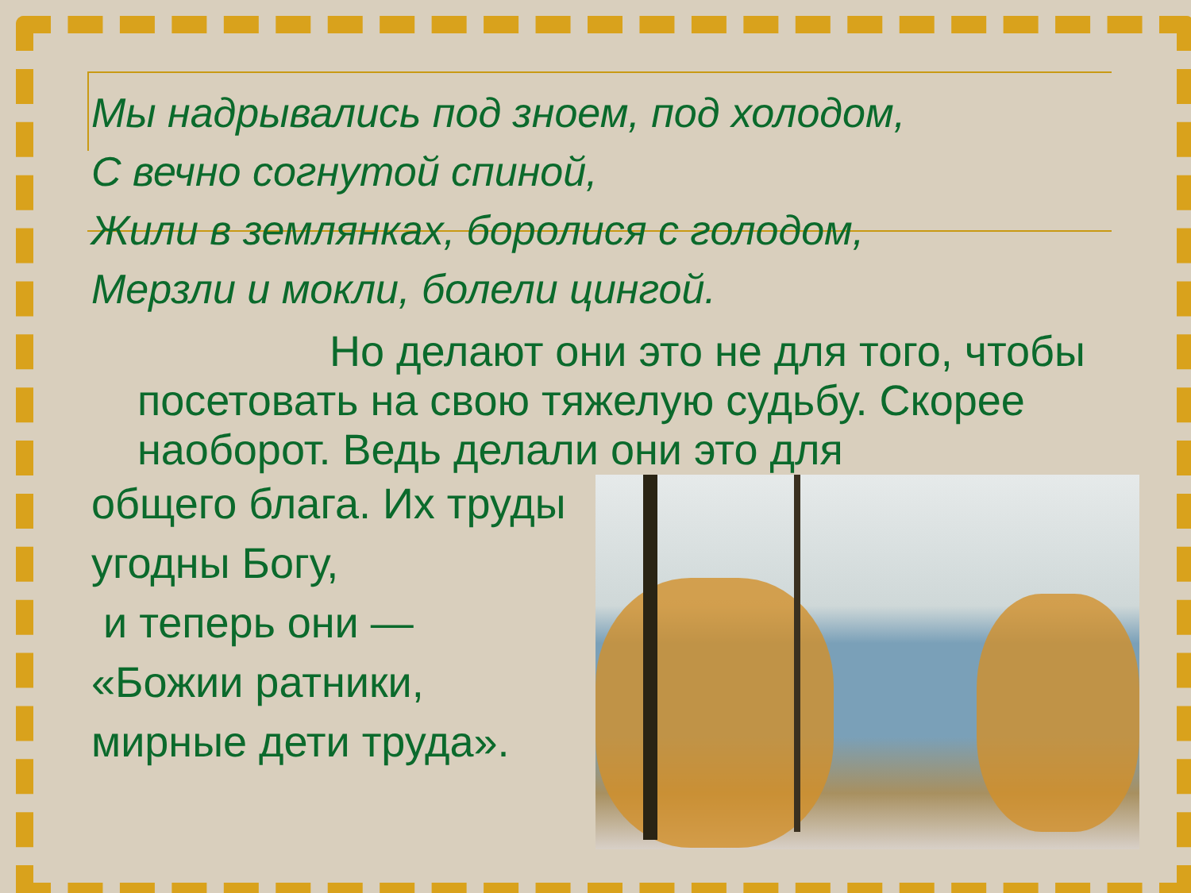Мы надрывались под зноем, под холодом,
С вечно согнутой спиной,
Жили в землянках, боролися с голодом,
Мерзли и мокли, болели цингой.
Но делают они это не для того, чтобы посетовать на свою тяжелую судьбу. Скорее наоборот. Ведь делали они это для
общего блага. Их труды
угодны Богу,
и теперь они —
«Божии ратники,
мирные дети труда».